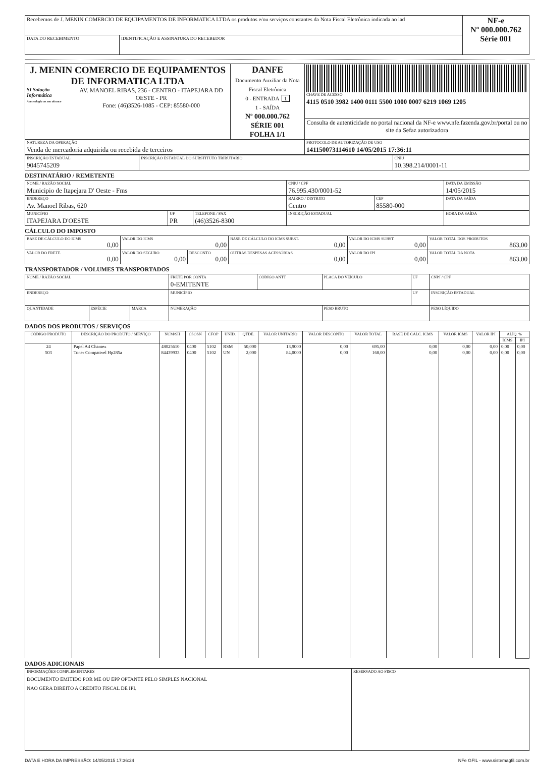| Recebemos de J. MENIN COMERCIO DE EQUIPAMENTOS DE INFORMATICA LTDA os produtos e/ou serviços constantes da Nota Fiscal Eletrônica indicada ao lad | | NF-e Nº 000.000.762 Série 001 |
| DATA DO RECEBIMENTO | IDENTIFICAÇÃO E ASSINATURA DO RECEBEDOR | |
| J. MENIN COMERCIO DE EQUIPAMENTOS DE INFORMATICA LTDA SI Solução Informática A tecnologia ao seu alcance AV. MANOEL RIBAS, 236 - CENTRO - ITAPEJARA DD OESTE - PR Fone: (46)3526-1085 - CEP: 85580-000 | DANFE Documento Auxiliar da Nota Fiscal Eletrônica 0 - ENTRADA 1 1 - SAÍDA Nº 000.000.762 SÉRIE 001 FOLHA 1/1 | CHAVE DE ACESSO 4115 0510 3982 1400 0111 5500 1000 0007 6219 1069 1205 |
| | | Consulta de autenticidade no portal nacional da NF-e www.nfe.fazenda.gov.br/portal ou no site da Sefaz autorizadora |
| NATUREZA DA OPERAÇÃO Venda de mercadoria adquirida ou recebida de terceiros | | PROTOCOLO DE AUTORIZAÇÃO DE USO 141150073114610 14/05/2015 17:36:11 |
| INSCRIÇÃO ESTADUAL 9045745209 | INSCRIÇÃO ESTADUAL DO SUBSTITUTO TRIBUTÁRIO | CNPJ 10.398.214/0001-11 |
DESTINATÁRIO / REMETENTE
| NOME / RAZÃO SOCIAL Municipio de Itapejara D' Oeste - Fms | | | CNPJ / CPF 76.995.430/0001-52 | | DATA DA EMISSÃO 14/05/2015 |
| ENDEREÇO Av. Manoel Ribas, 620 | | | BAIRRO / DISTRITO Centro | CEP 85580-000 | DATA DA SAÍDA |
| MUNICÍPIO ITAPEJARA D'OESTE | UF PR | TELEFONE / FAX (46)3526-8300 | INSCRIÇÃO ESTADUAL | | HORA DA SAÍDA |
CÁLCULO DO IMPOSTO
| BASE DE CÁLCULO DO ICMS 0,00 | VALOR DO ICMS 0,00 | | BASE DE CÁLCULO DO ICMS SUBST. 0,00 | VALOR DO ICMS SUBST. 0,00 | VALOR TOTAL DOS PRODUTOS 863,00 |
| VALOR DO FRETE 0,00 | VALOR DO SEGURO 0,00 | DESCONTO 0,00 | OUTRAS DESPESAS ACESSÓRIAS 0,00 | VALOR DO IPI 0,00 | VALOR TOTAL DA NOTA 863,00 |
TRANSPORTADOR / VOLUMES TRANSPORTADOS
| NOME / RAZÃO SOCIAL | | | FRETE POR CONTA 0-EMITENTE | CÓDIGO ANTT | PLACA DO VEÍCULO | UF | CNPJ / CPF |
| ENDEREÇO | | | MUNICÍPIO | | | UF | INSCRIÇÃO ESTADUAL |
| QUANTIDADE | ESPÉCIE | MARCA | NUMERAÇÃO | | PESO BRUTO | | PESO LÍQUIDO |
DADOS DOS PRODUTOS / SERVIÇOS
| CÓDIGO PRODUTO | DESCRIÇÃO DO PRODUTO / SERVIÇO | NCM/SH | CSOSN | CFOP | UNID. | QTDE. | VALOR UNITÁRIO | VALOR DESCONTO | VALOR TOTAL | BASE DE CÁLC. ICMS | VALOR ICMS | VALOR IPI | ALÍQ. % | |
| --- | --- | --- | --- | --- | --- | --- | --- | --- | --- | --- | --- | --- | --- | --- |
| | | | | | | | | | | | | | ICMS | IPI |
| 24 | Papel A4 Chamex | 48025610 | 0400 | 5102 | RSM | 50,000 | 13,9000 | 0,00 | 695,00 | 0,00 | 0,00 | 0,00 | 0,00 | 0,00 |
| 503 | Toner Compativel Hp285a | 84439933 | 0400 | 5102 | UN | 2,000 | 84,0000 | 0,00 | 168,00 | 0,00 | 0,00 | 0,00 | 0,00 | 0,00 |
DADOS ADICIONAIS
| INFORMAÇÕES COMPLEMENTARES DOCUMENTO EMITIDO POR ME OU EPP OPTANTE PELO SIMPLES NACIONAL NAO GERA DIREITO A CREDITO FISCAL DE IPI. | RESERVADO AO FISCO |
DATA E HORA DA IMPRESSÃO: 14/05/2015 17:36:24 NFe GFIL - www.sistemagfil.com.br